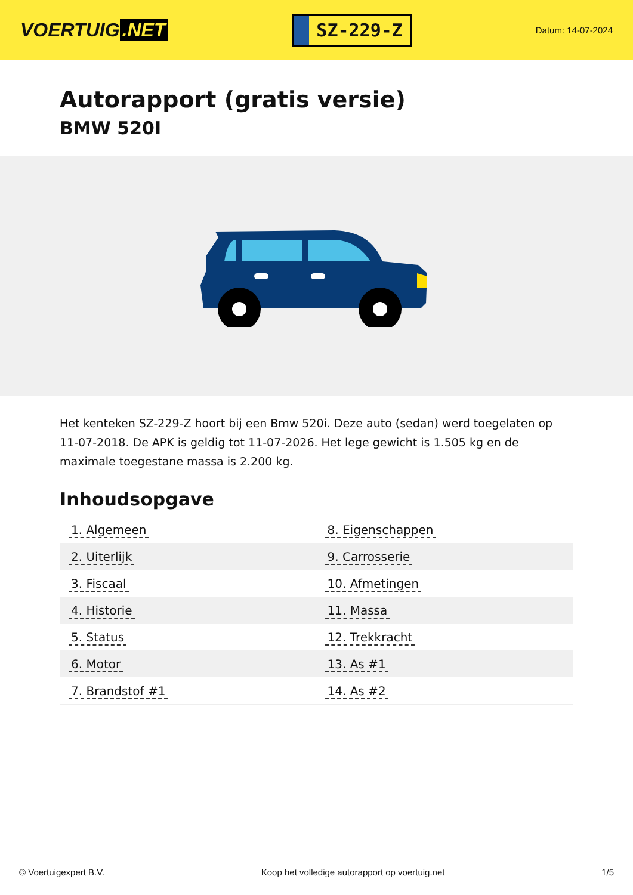VOERTUIG.NET
SZ-229-Z
Datum: 14-07-2024
Autorapport (gratis versie)
BMW 520I
Het kenteken SZ-229-Z hoort bij een Bmw 520i. Deze auto (sedan) werd toegelaten op 11-07-2018. De APK is geldig tot 11-07-2026. Het lege gewicht is 1.505 kg en de maximale toegestane massa is 2.200 kg.
Inhoudsopgave
| 1. Algemeen | 8. Eigenschappen |
| 2. Uiterlijk | 9. Carrosserie |
| 3. Fiscaal | 10. Afmetingen |
| 4. Historie | 11. Massa |
| 5. Status | 12. Trekkracht |
| 6. Motor | 13. As #1 |
| 7. Brandstof #1 | 14. As #2 |
© Voertuigexpert B.V. Koop het volledige autorapport op voertuig.net
1/5